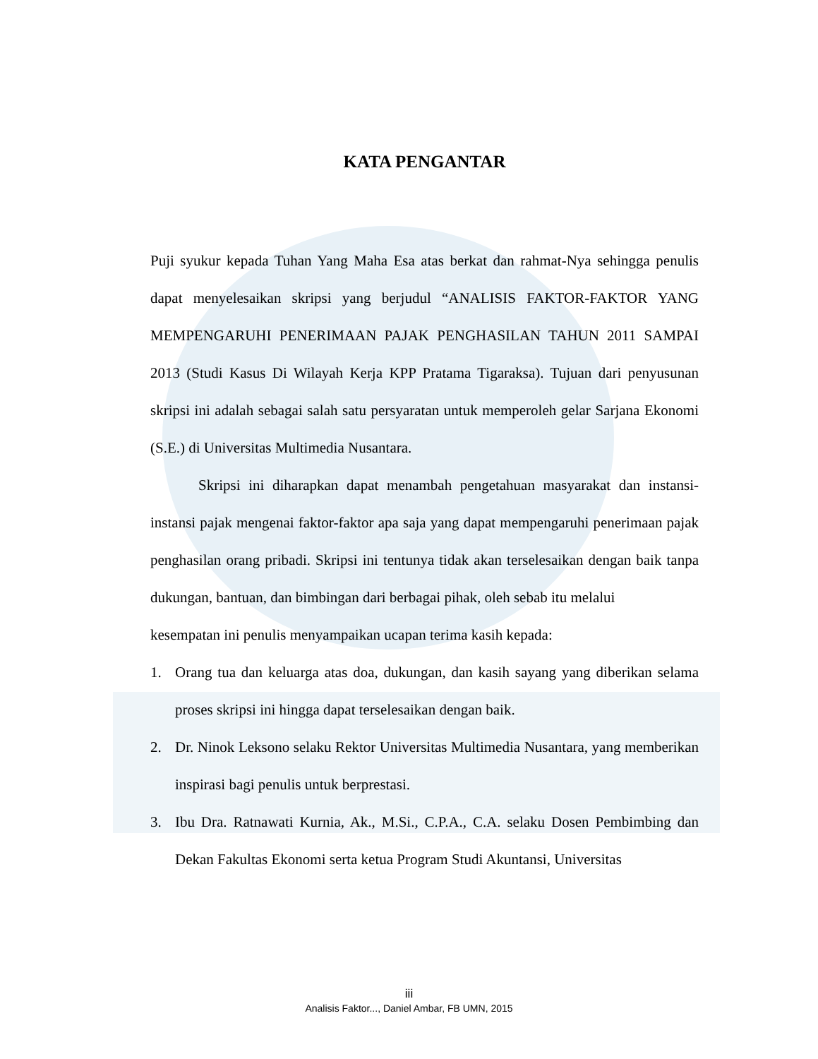KATA PENGANTAR
Puji syukur kepada Tuhan Yang Maha Esa atas berkat dan rahmat-Nya sehingga penulis dapat menyelesaikan skripsi yang berjudul “ANALISIS FAKTOR-FAKTOR YANG MEMPENGARUHI PENERIMAAN PAJAK PENGHASILAN TAHUN 2011 SAMPAI 2013 (Studi Kasus Di Wilayah Kerja KPP Pratama Tigaraksa). Tujuan dari penyusunan skripsi ini adalah sebagai salah satu persyaratan untuk memperoleh gelar Sarjana Ekonomi (S.E.) di Universitas Multimedia Nusantara.
Skripsi ini diharapkan dapat menambah pengetahuan masyarakat dan instansi-instansi pajak mengenai faktor-faktor apa saja yang dapat mempengaruhi penerimaan pajak penghasilan orang pribadi. Skripsi ini tentunya tidak akan terselesaikan dengan baik tanpa dukungan, bantuan, dan bimbingan dari berbagai pihak, oleh sebab itu melalui
kesempatan ini penulis menyampaikan ucapan terima kasih kepada:
1. Orang tua dan keluarga atas doa, dukungan, dan kasih sayang yang diberikan selama proses skripsi ini hingga dapat terselesaikan dengan baik.
2. Dr. Ninok Leksono selaku Rektor Universitas Multimedia Nusantara, yang memberikan inspirasi bagi penulis untuk berprestasi.
3. Ibu Dra. Ratnawati Kurnia, Ak., M.Si., C.P.A., C.A. selaku Dosen Pembimbing dan Dekan Fakultas Ekonomi serta ketua Program Studi Akuntansi, Universitas
iii
Analisis Faktor..., Daniel Ambar, FB UMN, 2015